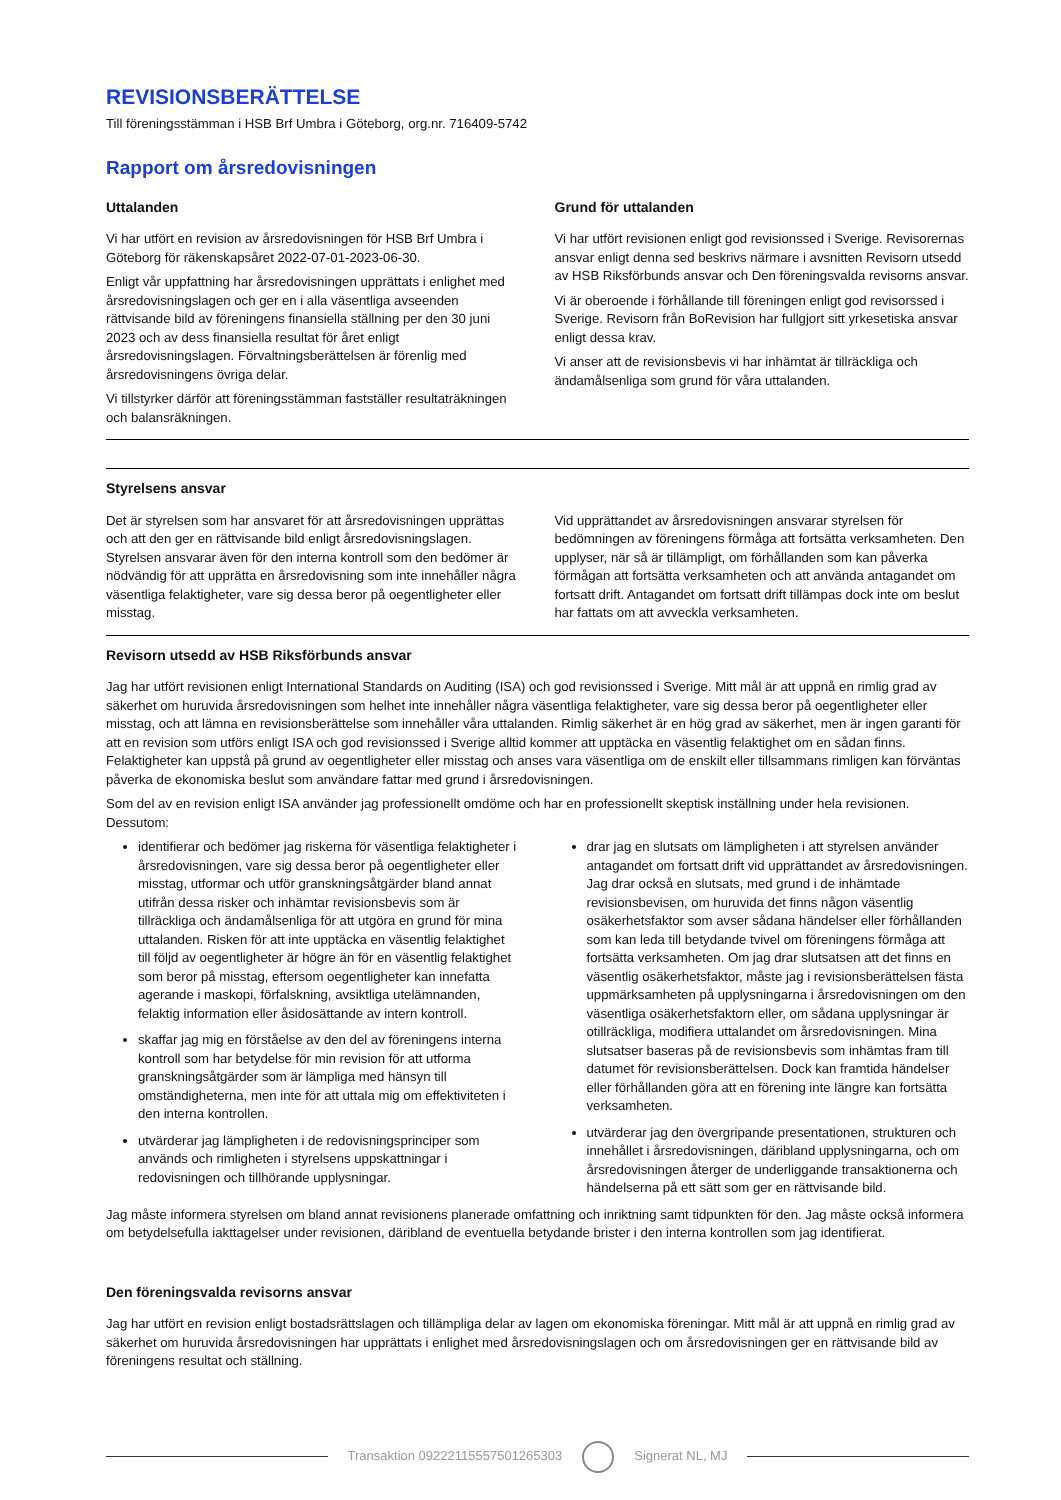REVISIONSBERÄTTELSE
Till föreningsstämman i HSB Brf Umbra i Göteborg, org.nr. 716409-5742
Rapport om årsredovisningen
Uttalanden
Vi har utfört en revision av årsredovisningen för HSB Brf Umbra i Göteborg för räkenskapsåret 2022-07-01-2023-06-30.
Enligt vår uppfattning har årsredovisningen upprättats i enlighet med årsredovisningslagen och ger en i alla väsentliga avseenden rättvisande bild av föreningens finansiella ställning per den 30 juni 2023 och av dess finansiella resultat för året enligt årsredovisningslagen. Förvaltningsberättelsen är förenlig med årsredovisningens övriga delar.
Vi tillstyrker därför att föreningsstämman fastställer resultaträkningen och balansräkningen.
Grund för uttalanden
Vi har utfört revisionen enligt god revisionssed i Sverige. Revisorernas ansvar enligt denna sed beskrivs närmare i avsnitten Revisorn utsedd av HSB Riksförbunds ansvar och Den föreningsvalda revisorns ansvar.
Vi är oberoende i förhållande till föreningen enligt god revisorssed i Sverige. Revisorn från BoRevision har fullgjort sitt yrkesetiska ansvar enligt dessa krav.
Vi anser att de revisionsbevis vi har inhämtat är tillräckliga och ändamålsenliga som grund för våra uttalanden.
Styrelsens ansvar
Det är styrelsen som har ansvaret för att årsredovisningen upprättas och att den ger en rättvisande bild enligt årsredovisningslagen. Styrelsen ansvarar även för den interna kontroll som den bedömer är nödvändig för att upprätta en årsredovisning som inte innehåller några väsentliga felaktigheter, vare sig dessa beror på oegentligheter eller misstag.
Vid upprättandet av årsredovisningen ansvarar styrelsen för bedömningen av föreningens förmåga att fortsätta verksamheten. Den upplyser, när så är tillämpligt, om förhållanden som kan påverka förmågan att fortsätta verksamheten och att använda antagandet om fortsatt drift. Antagandet om fortsatt drift tillämpas dock inte om beslut har fattats om att avveckla verksamheten.
Revisorn utsedd av HSB Riksförbunds ansvar
Jag har utfört revisionen enligt International Standards on Auditing (ISA) och god revisionssed i Sverige. Mitt mål är att uppnå en rimlig grad av säkerhet om huruvida årsredovisningen som helhet inte innehåller några väsentliga felaktigheter, vare sig dessa beror på oegentligheter eller misstag, och att lämna en revisionsberättelse som innehåller våra uttalanden. Rimlig säkerhet är en hög grad av säkerhet, men är ingen garanti för att en revision som utförs enligt ISA och god revisionssed i Sverige alltid kommer att upptäcka en väsentlig felaktighet om en sådan finns. Felaktigheter kan uppstå på grund av oegentligheter eller misstag och anses vara väsentliga om de enskilt eller tillsammans rimligen kan förväntas påverka de ekonomiska beslut som användare fattar med grund i årsredovisningen.
Som del av en revision enligt ISA använder jag professionellt omdöme och har en professionellt skeptisk inställning under hela revisionen. Dessutom:
identifierar och bedömer jag riskerna för väsentliga felaktigheter i årsredovisningen, vare sig dessa beror på oegentligheter eller misstag, utformar och utför granskningsåtgärder bland annat utifrån dessa risker och inhämtar revisionsbevis som är tillräckliga och ändamålsenliga för att utgöra en grund för mina uttalanden. Risken för att inte upptäcka en väsentlig felaktighet till följd av oegentligheter är högre än för en väsentlig felaktighet som beror på misstag, eftersom oegentligheter kan innefatta agerande i maskopi, förfalskning, avsiktliga utelämnanden, felaktig information eller åsidosättande av intern kontroll.
skaffar jag mig en förståelse av den del av föreningens interna kontroll som har betydelse för min revision för att utforma granskningsåtgärder som är lämpliga med hänsyn till omständigheterna, men inte för att uttala mig om effektiviteten i den interna kontrollen.
utvärderar jag lämpligheten i de redovisningsprinciper som används och rimligheten i styrelsens uppskattningar i redovisningen och tillhörande upplysningar.
drar jag en slutsats om lämpligheten i att styrelsen använder antagandet om fortsatt drift vid upprättandet av årsredovisningen. Jag drar också en slutsats, med grund i de inhämtade revisionsbevisen, om huruvida det finns någon väsentlig osäkerhetsfaktor som avser sådana händelser eller förhållanden som kan leda till betydande tvivel om föreningens förmåga att fortsätta verksamheten. Om jag drar slutsatsen att det finns en väsentlig osäkerhetsfaktor, måste jag i revisionsberättelsen fästa uppmärksamheten på upplysningarna i årsredovisningen om den väsentliga osäkerhetsfaktorn eller, om sådana upplysningar är otillräckliga, modifiera uttalandet om årsredovisningen. Mina slutsatser baseras på de revisionsbevis som inhämtas fram till datumet för revisionsberättelsen. Dock kan framtida händelser eller förhållanden göra att en förening inte längre kan fortsätta verksamheten.
utvärderar jag den övergripande presentationen, strukturen och innehållet i årsredovisningen, däribland upplysningarna, och om årsredovisningen återger de underliggande transaktionerna och händelserna på ett sätt som ger en rättvisande bild.
Jag måste informera styrelsen om bland annat revisionens planerade omfattning och inriktning samt tidpunkten för den. Jag måste också informera om betydelsefulla iakttagelser under revisionen, däribland de eventuella betydande brister i den interna kontrollen som jag identifierat.
Den föreningsvalda revisorns ansvar
Jag har utfört en revision enligt bostadsrättslagen och tillämpliga delar av lagen om ekonomiska föreningar. Mitt mål är att uppnå en rimlig grad av säkerhet om huruvida årsredovisningen har upprättats i enlighet med årsredovisningslagen och om årsredovisningen ger en rättvisande bild av föreningens resultat och ställning.
Transaktion 09222115557501265303
Signerat NL, MJ